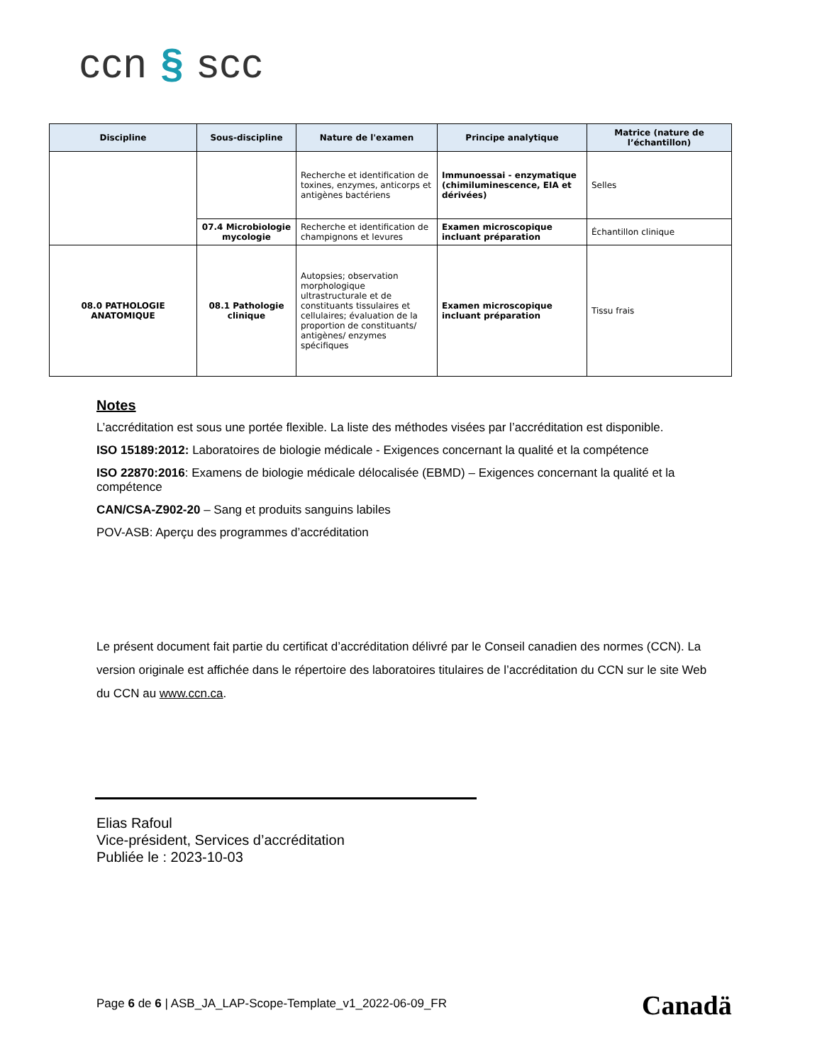ccn § scc
| Discipline | Sous-discipline | Nature de l'examen | Principe analytique | Matrice (nature de l’échantillon) |
| --- | --- | --- | --- | --- |
| | | Recherche et identification de toxines, enzymes, anticorps et antigènes bactériens | Immunoessai - enzymatique (chimiluminescence, EIA et dérivées) | Selles |
| | 07.4 Microbiologie mycologie | Recherche et identification de champignons et levures | Examen microscopique incluant préparation | Échantillon clinique |
| 08.0 PATHOLOGIE ANATOMIQUE | 08.1 Pathologie clinique | Autopsies; observation morphologique ultrastructurale et de constituants tissulaires et cellulaires; évaluation de la proportion de constituants/ antigènes/ enzymes spécifiques | Examen microscopique incluant préparation | Tissu frais |
Notes
L’accréditation est sous une portée flexible. La liste des méthodes visées par l’accréditation est disponible.
ISO 15189:2012: Laboratoires de biologie médicale - Exigences concernant la qualité et la compétence
ISO 22870:2016: Examens de biologie médicale délocalisée (EBMD) – Exigences concernant la qualité et la compétence
CAN/CSA-Z902-20 – Sang et produits sanguins labiles
POV-ASB: Aperçu des programmes d’accréditation
Le présent document fait partie du certificat d’accréditation délivré par le Conseil canadien des normes (CCN). La version originale est affichée dans le répertoire des laboratoires titulaires de l’accréditation du CCN sur le site Web du CCN au www.ccn.ca.
Elias Rafoul
Vice-président, Services d’accréditation
Publiée le : 2023-10-03
Page 6 de 6 | ASB_JA_LAP-Scope-Template_v1_2022-06-09_FR
Canadä